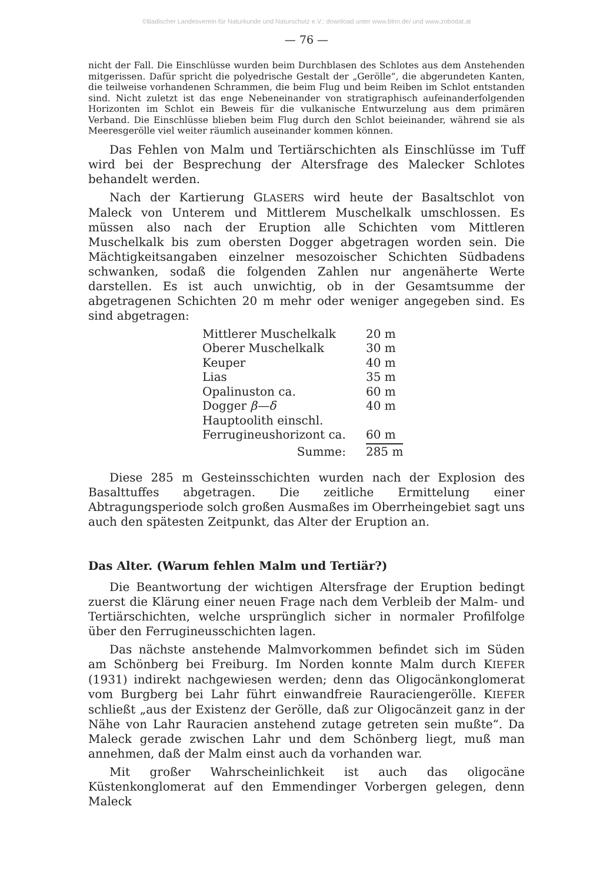©Badischer Landesverein für Naturkunde und Naturschutz e.V.; download unter www.blnn.de/ und www.zobodat.at
— 76 —
nicht der Fall. Die Einschlüsse wurden beim Durchblasen des Schlotes aus dem Anstehenden mitgerissen. Dafür spricht die polyedrische Gestalt der „Gerölle“, die abgerundeten Kanten, die teilweise vorhandenen Schrammen, die beim Flug und beim Reiben im Schlot entstanden sind. Nicht zuletzt ist das enge Nebeneinander von stratigraphisch aufeinanderfolgenden Horizonten im Schlot ein Beweis für die vulkanische Entwurzelung aus dem primären Verband. Die Einschlüsse blieben beim Flug durch den Schlot beieinander, während sie als Meeresgerölle viel weiter räumlich auseinander kommen können.
Das Fehlen von Malm und Tertiärschichten als Einschlüsse im Tuff wird bei der Besprechung der Altersfrage des Malecker Schlotes behandelt werden.
Nach der Kartierung GLASERS wird heute der Basaltschlot von Maleck von Unterem und Mittlerem Muschelkalk umschlossen. Es müssen also nach der Eruption alle Schichten vom Mittleren Muschelkalk bis zum obersten Dogger abgetragen worden sein. Die Mächtigkeitsangaben einzelner mesozoischer Schichten Südbadens schwanken, sodaß die folgenden Zahlen nur angenäherte Werte darstellen. Es ist auch unwichtig, ob in der Gesamtsumme der abgetragenen Schichten 20 m mehr oder weniger angegeben sind. Es sind abgetragen:
| Mittlerer Muschelkalk | 20 m |
| Oberer Muschelkalk | 30 m |
| Keuper | 40 m |
| Lias | 35 m |
| Opalinuston ca. | 60 m |
| Dogger β—δ | 40 m |
| Hauptoolith einschl. | |
| Ferrugineushorizont ca. | 60 m |
| Summe: | 285 m |
Diese 285 m Gesteinsschichten wurden nach der Explosion des Basalttuffes abgetragen. Die zeitliche Ermittelung einer Abtragungsperiode solch großen Ausmaßes im Oberrheingebiet sagt uns auch den spätesten Zeitpunkt, das Alter der Eruption an.
Das Alter. (Warum fehlen Malm und Tertiär?)
Die Beantwortung der wichtigen Altersfrage der Eruption bedingt zuerst die Klärung einer neuen Frage nach dem Verbleib der Malm- und Tertiärschichten, welche ursprünglich sicher in normaler Profilfolge über den Ferrugineusschichten lagen.
Das nächste anstehende Malmvorkommen befindet sich im Süden am Schönberg bei Freiburg. Im Norden konnte Malm durch KIEFER (1931) indirekt nachgewiesen werden; denn das Oligocänkonglomerat vom Burgberg bei Lahr führt einwandfreie Rauraciengerölle. KIEFER schließt „aus der Existenz der Gerölle, daß zur Oligocänzeit ganz in der Nähe von Lahr Rauracien anstehend zutage getreten sein mußte“. Da Maleck gerade zwischen Lahr und dem Schönberg liegt, muß man annehmen, daß der Malm einst auch da vorhanden war.
Mit großer Wahrscheinlichkeit ist auch das oligocäne Küstenkonglomerat auf den Emmendinger Vorbergen gelegen, denn Maleck